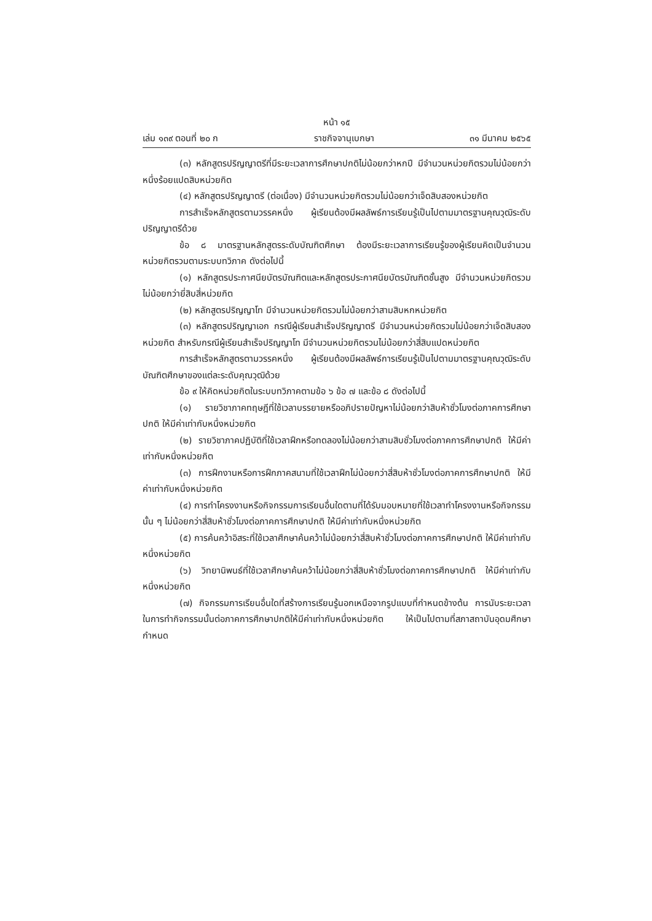หน้า ๑๕
เล่ม ๑๓๙ ตอนที่ ๒๐ ก ราชกิจจานุเบกษา ๓๑ มีนาคม ๒๕๖๕
(๓) หลักสูตรปริญญาตรีที่มีระยะเวลาการศึกษาปกติไม่น้อยกว่าหกปี มีจำนวนหน่วยกิตรวมไม่น้อยกว่าหนึ่งร้อยแปดสิบหน่วยกิต
(๔) หลักสูตรปริญญาตรี (ต่อเนื่อง) มีจำนวนหน่วยกิตรวมไม่น้อยกว่าเจ็ดสิบสองหน่วยกิต
การสำเร็จหลักสูตรตามวรรคหนึ่ง ผู้เรียนต้องมีผลลัพธ์การเรียนรู้เป็นไปตามมาตรฐานคุณวุฒิระดับปริญญาตรีด้วย
ข้อ ๘ มาตรฐานหลักสูตรระดับบัณฑิตศึกษา ต้องมีระยะเวลาการเรียนรู้ของผู้เรียนคิดเป็นจำนวนหน่วยกิตรวมตามระบบทวิภาค ดังต่อไปนี้
(๑) หลักสูตรประกาศนียบัตรบัณฑิตและหลักสูตรประกาศนียบัตรบัณฑิตชั้นสูง มีจำนวนหน่วยกิตรวมไม่น้อยกว่ายี่สิบสี่หน่วยกิต
(๒) หลักสูตรปริญญาโท มีจำนวนหน่วยกิตรวมไม่น้อยกว่าสามสิบหกหน่วยกิต
(๓) หลักสูตรปริญญาเอก กรณีผู้เรียนสำเร็จปริญญาตรี มีจำนวนหน่วยกิตรวมไม่น้อยกว่าเจ็ดสิบสองหน่วยกิต สำหรับกรณีผู้เรียนสำเร็จปริญญาโท มีจำนวนหน่วยกิตรวมไม่น้อยกว่าสี่สิบแปดหน่วยกิต
การสำเร็จหลักสูตรตามวรรคหนึ่ง ผู้เรียนต้องมีผลลัพธ์การเรียนรู้เป็นไปตามมาตรฐานคุณวุฒิระดับบัณฑิตศึกษาของแต่ละระดับคุณวุฒิด้วย
ข้อ ๙ ให้คิดหน่วยกิตในระบบทวิภาคตามข้อ ๖ ข้อ ๗ และข้อ ๘ ดังต่อไปนี้
(๑) รายวิชาภาคทฤษฎีที่ใช้เวลาบรรยายหรืออภิปรายปัญหาไม่น้อยกว่าสิบห้าชั่วโมงต่อภาคการศึกษาปกติ ให้มีค่าเท่ากับหนึ่งหน่วยกิต
(๒) รายวิชาภาคปฏิบัติที่ใช้เวลาฝึกหรือทดลองไม่น้อยกว่าสามสิบชั่วโมงต่อภาคการศึกษาปกติ ให้มีค่าเท่ากับหนึ่งหน่วยกิต
(๓) การฝึกงานหรือการฝึกภาคสนามที่ใช้เวลาฝึกไม่น้อยกว่าสี่สิบห้าชั่วโมงต่อภาคการศึกษาปกติ ให้มีค่าเท่ากับหนึ่งหน่วยกิต
(๔) การทำโครงงานหรือกิจกรรมการเรียนอื่นใดตามที่ได้รับมอบหมายที่ใช้เวลาทำโครงงานหรือกิจกรรมนั้น ๆ ไม่น้อยกว่าสี่สิบห้าชั่วโมงต่อภาคการศึกษาปกติ ให้มีค่าเท่ากับหนึ่งหน่วยกิต
(๕) การค้นคว้าอิสระที่ใช้เวลาศึกษาค้นคว้าไม่น้อยกว่าสี่สิบห้าชั่วโมงต่อภาคการศึกษาปกติ ให้มีค่าเท่ากับหนึ่งหน่วยกิต
(๖) วิทยานิพนธ์ที่ใช้เวลาศึกษาค้นคว้าไม่น้อยกว่าสี่สิบห้าชั่วโมงต่อภาคการศึกษาปกติ ให้มีค่าเท่ากับหนึ่งหน่วยกิต
(๗) กิจกรรมการเรียนอื่นใดที่สร้างการเรียนรู้นอกเหนือจากรูปแบบที่กำหนดข้างต้น การนับระยะเวลาในการทำกิจกรรมนั้นต่อภาคการศึกษาปกติให้มีค่าเท่ากับหนึ่งหน่วยกิต ให้เป็นไปตามที่สภาสถาบันอุดมศึกษากำหนด